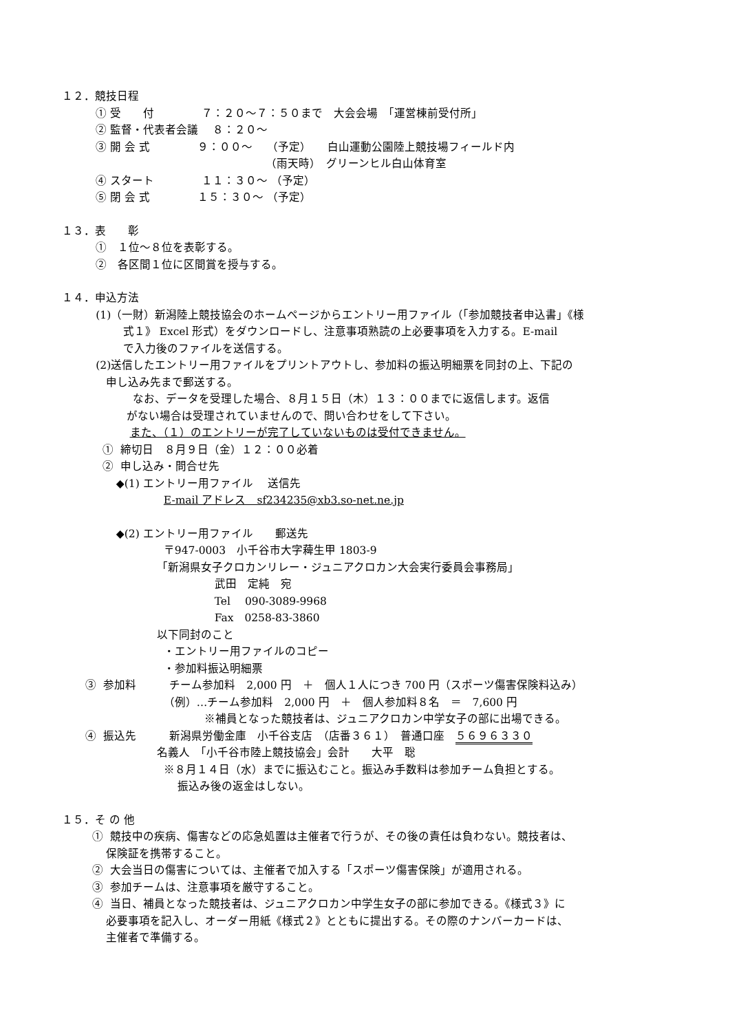１２．競技日程
① 受　　付　　　　 ７：２０～７：５０まで　大会会場　「運営棟前受付所」
② 監督・代表者会議　 ８：２０～
③ 開 会 式　　　　 ９：００～　 （予定）　　白山運動公園陸上競技場フィールド内
（雨天時）　グリーンヒル白山体育室
④ スタート　　　　 １１：３０～ （予定）
⑤ 閉 会 式　　　　 １５：３０～ （予定）
１３．表　　彰
①　１位～８位を表彰する。
②　各区間１位に区間賞を授与する。
１４．申込方法
(1)（一財）新潟陸上競技協会のホームページからエントリー用ファイル（「参加競技者申込書」《様
式１》 Excel 形式）をダウンロードし、注意事項熟読の上必要事項を入力する。E-mail
で入力後のファイルを送信する。
(2)送信したエントリー用ファイルをプリントアウトし、参加料の振込明細票を同封の上、下記の
申し込み先まで郵送する。
なお、データを受理した場合、８月１５日（木）１３：００までに返信します。返信
がない場合は受理されていませんので、問い合わせをして下さい。
また、（１）のエントリーが完了していないものは受付できません。
① 締切日　８月９日（金）１２：００必着
② 申し込み・問合せ先
◆(1) エントリー用ファイル　 送信先
E-mail アドレス　sf234235@xb3.so-net.ne.jp
◆(2) エントリー用ファイル　　郵送先
〒947-0003　小千谷市大字薭生甲 1803-9
「新潟県女子クロカンリレー・ジュニアクロカン大会実行委員会事務局」
武田　定純　宛
Tel　 090-3089-9968
Fax　0258-83-3860
以下同封のこと
・エントリー用ファイルのコピー
・参加料振込明細票
③ 参加料　　　チーム参加料　2,000 円　＋　個人１人につき 700 円（スポーツ傷害保険料込み）
（例）…チーム参加料　2,000 円　＋　個人参加料８名　＝　7,600 円
※補員となった競技者は、ジュニアクロカン中学女子の部に出場できる。
④ 振込先　　　新潟県労働金庫　小千谷支店　（店番３６１）　普通口座　５６９６３３０
名義人　「小千谷市陸上競技協会」会計　　大平　聡
※８月１４日（水）までに振込むこと。振込み手数料は参加チーム負担とする。
振込み後の返金はしない。
１５．そ の 他
① 競技中の疾病、傷害などの応急処置は主催者で行うが、その後の責任は負わない。競技者は、
保険証を携帯すること。
② 大会当日の傷害については、主催者で加入する「スポーツ傷害保険」が適用される。
③ 参加チームは、注意事項を厳守すること。
④ 当日、補員となった競技者は、ジュニアクロカン中学生女子の部に参加できる。《様式３》に
必要事項を記入し、オーダー用紙《様式２》とともに提出する。その際のナンバーカードは、
主催者で準備する。